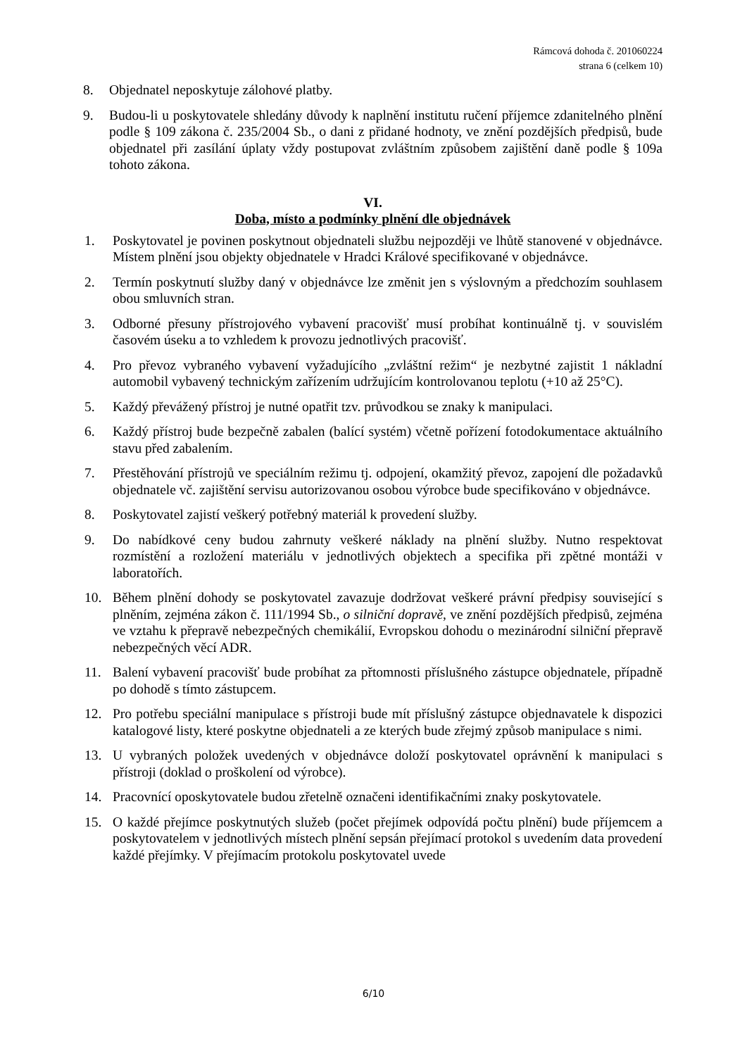Rámcová dohoda č. 201060224
strana 6 (celkem 10)
8. Objednatel neposkytuje zálohové platby.
9. Budou-li u poskytovatele shledány důvody k naplnění institutu ručení příjemce zdanitelného plnění podle § 109 zákona č. 235/2004 Sb., o dani z přidané hodnoty, ve znění pozdějších předpisů, bude objednatel při zasílání úplaty vždy postupovat zvláštním způsobem zajištění daně podle § 109a tohoto zákona.
VI.
Doba, místo a podmínky plnění dle objednávek
1. Poskytovatel je povinen poskytnout objednateli službu nejpozději ve lhůtě stanovené v objednávce. Místem plnění jsou objekty objednatele v Hradci Králové specifikované v objednávce.
2. Termín poskytnutí služby daný v objednávce lze změnit jen s výslovným a předchozím souhlasem obou smluvních stran.
3. Odborné přesuny přístrojového vybavení pracovišť musí probíhat kontinuálně tj. v souvislém časovém úseku a to vzhledem k provozu jednotlivých pracovišť.
4. Pro převoz vybraného vybavení vyžadujícího „zvláštní režim“ je nezbytné zajistit 1 nákladní automobil vybavený technickým zařízením udržujícím kontrolovanou teplotu (+10 až 25°C).
5. Každý převážený přístroj je nutné opatřit tzv. průvodkou se znaky k manipulaci.
6. Každý přístroj bude bezpečně zabalen (balící systém) včetně pořízení fotodokumentace aktuálního stavu před zabalením.
7. Přestěhování přístrojů ve speciálním režimu tj. odpojení, okamžitý převoz, zapojení dle požadavků objednatele vč. zajištění servisu autorizovanou osobou výrobce bude specifikováno v objednávce.
8. Poskytovatel zajistí veškerý potřebný materiál k provedení služby.
9. Do nabídkové ceny budou zahrnuty veškeré náklady na plnění služby. Nutno respektovat rozmístění a rozložení materiálu v jednotlivých objektech a specifika při zpětné montáži v laboratořích.
10. Během plnění dohody se poskytovatel zavazuje dodržovat veškeré právní předpisy související s plněním, zejména zákon č. 111/1994 Sb., o silniční dopravě, ve znění pozdějších předpisů, zejména ve vztahu k přepravě nebezpečných chemikálií, Evropskou dohodu o mezinárodní silniční přepravě nebezpečných věcí ADR.
11. Balení vybavení pracovišť bude probíhat za přtomnosti příslušného zástupce objednatele, případně po dohodě s tímto zástupcem.
12. Pro potřebu speciální manipulace s přístroji bude mít příslušný zástupce objednavatele k dispozici katalogové listy, které poskytne objednateli a ze kterých bude zřejmý způsob manipulace s nimi.
13. U vybraných položek uvedených v objednávce doloží poskytovatel oprávnění k manipulaci s přístroji (doklad o proškolení od výrobce).
14. Pracovnící oposkytovatele budou zřetelně označeni identifikačními znaky poskytovatele.
15. O každé přejímce poskytnutých služeb (počet přejímek odpovídá počtu plnění) bude příjemcem a poskytovatelem v jednotlivých místech plnění sepsán přejímací protokol s uvedením data provedení každé přejímky. V přejímacím protokolu poskytovatel uvede
6/10